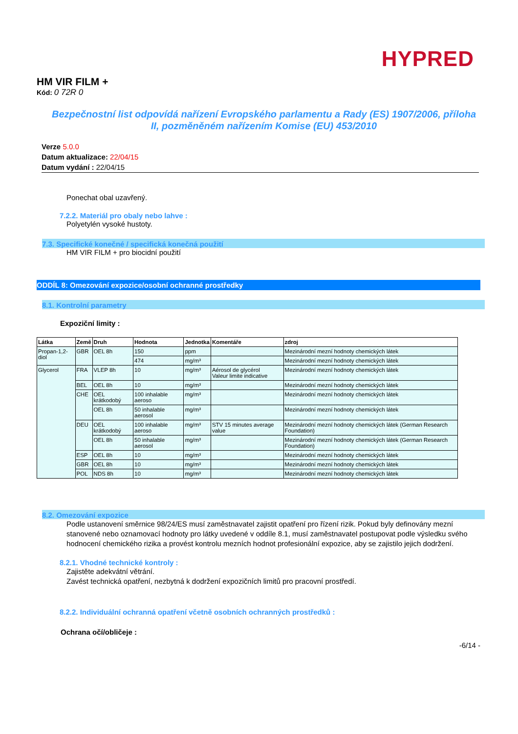HYPRED
HM VIR FILM +
Kód: 0 72R 0
Bezpečnostní list odpovídá nařízení Evropského parlamentu a Rady (ES) 1907/2006, příloha II, pozměněném nařízením Komise (EU) 453/2010
Verze 5.0.0
Datum aktualizace: 22/04/15
Datum vydání : 22/04/15
Ponechat obal uzavřený.
7.2.2. Materiál pro obaly nebo lahve :
Polyetylén vysoké hustoty.
7.3. Specifické konečné / specifická konečná použití
HM VIR FILM + pro biocidní použití
ODDÍL 8: Omezování expozice/osobní ochranné prostředky
8.1. Kontrolní parametry
Expoziční limity :
| Látka | Země | Druh | Hodnota | Jednotka | Komentáře | zdroj |
| --- | --- | --- | --- | --- | --- | --- |
| Propan-1,2-diol | GBR | OEL 8h | 150 | ppm | | Mezinárodní mezní hodnoty chemických látek |
| | | | 474 | mg/m³ | | Mezinárodní mezní hodnoty chemických látek |
| Glycerol | FRA | VLEP 8h | 10 | mg/m³ | Aérosol de glycérol Valeur limite indicative | Mezinárodní mezní hodnoty chemických látek |
| | BEL | OEL 8h | 10 | mg/m³ | | Mezinárodní mezní hodnoty chemických látek |
| | CHE | OEL krátkodobý | 100 inhalable aeroso | mg/m³ | | Mezinárodní mezní hodnoty chemických látek |
| | | OEL 8h | 50 inhalable aerosol | mg/m³ | | Mezinárodní mezní hodnoty chemických látek |
| | DEU | OEL krátkodobý | 100 inhalable aeroso | mg/m³ | STV 15 minutes average value | Mezinárodní mezní hodnoty chemických látek (German Research Foundation) |
| | | OEL 8h | 50 inhalable aerosol | mg/m³ | | Mezinárodní mezní hodnoty chemických látek (German Research Foundation) |
| | ESP | OEL 8h | 10 | mg/m³ | | Mezinárodní mezní hodnoty chemických látek |
| | GBR | OEL 8h | 10 | mg/m³ | | Mezinárodní mezní hodnoty chemických látek |
| | POL | NDS 8h | 10 | mg/m³ | | Mezinárodní mezní hodnoty chemických látek |
8.2. Omezování expozice
Podle ustanovení směrnice 98/24/ES musí zaměstnavatel zajistit opatření pro řízení rizik. Pokud byly definovány mezní stanovené nebo oznamovací hodnoty pro látky uvedené v oddíle 8.1, musí zaměstnavatel postupovat podle výsledku svého hodnocení chemického rizika a provést kontrolu mezních hodnot profesionální expozice, aby se zajistilo jejich dodržení.
8.2.1. Vhodné technické kontroly :
Zajistěte adekvátní větrání.
Zavést technická opatření, nezbytná k dodržení expozičních limitů pro pracovní prostředí.
8.2.2. Individuální ochranná opatření včetně osobních ochranných prostředků :
Ochrana očí/obličeje :
-6/14 -